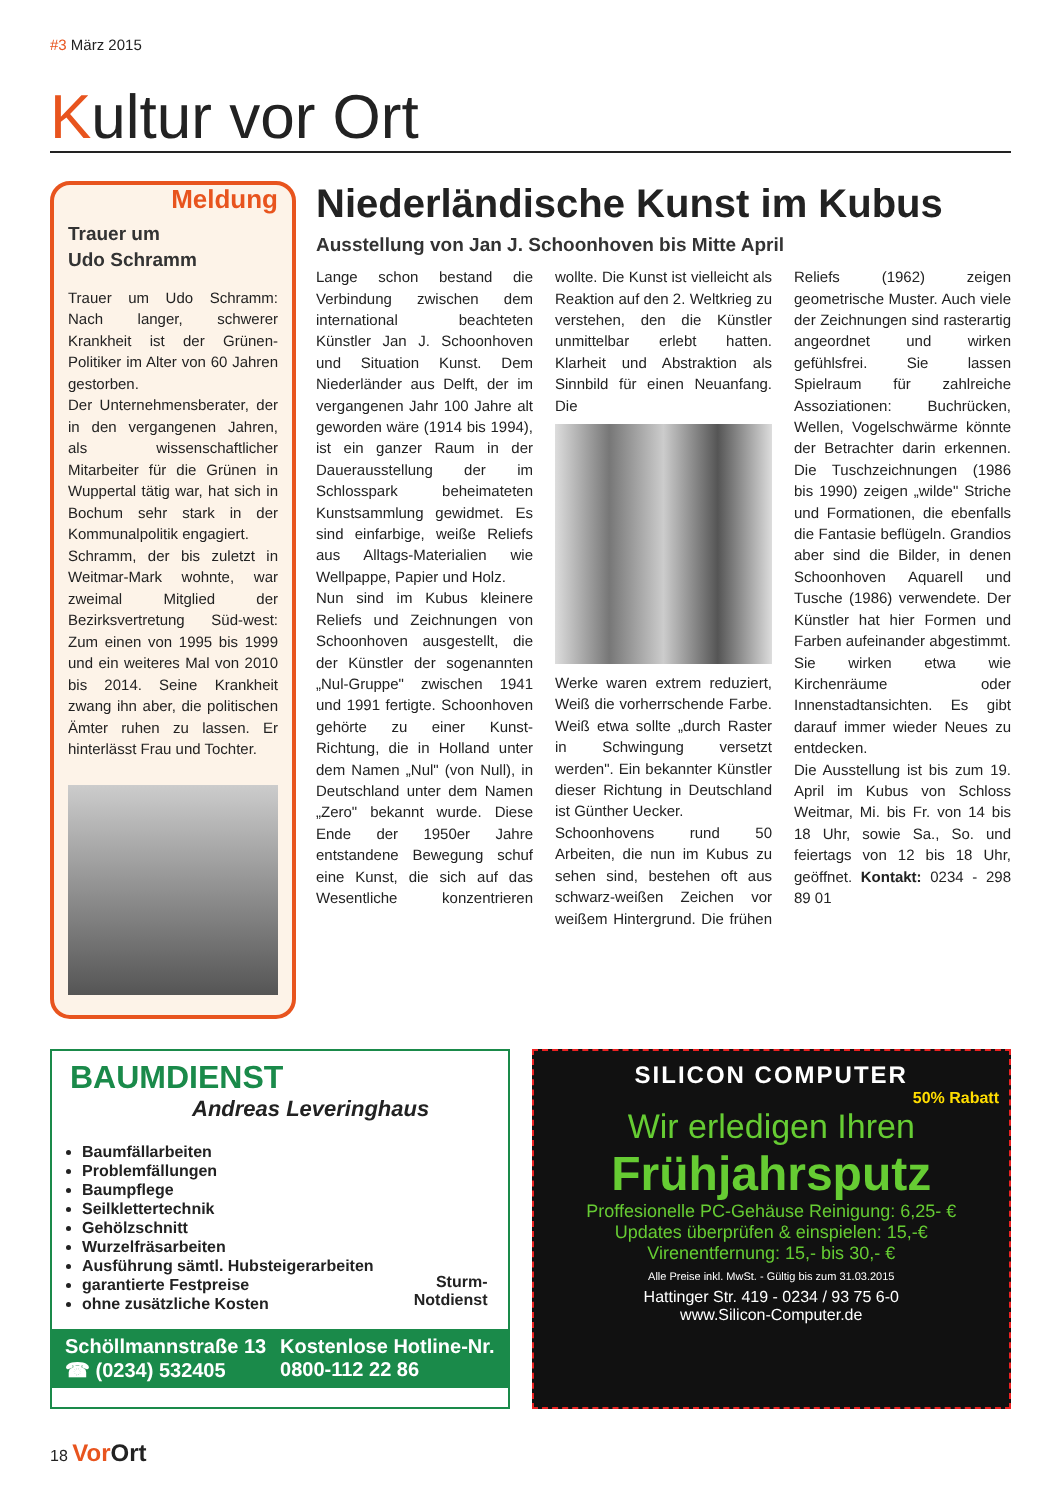#3 März 2015
Kultur vor Ort
Meldung
Trauer um
Udo Schramm
Trauer um Udo Schramm: Nach langer, schwerer Krankheit ist der Grünen-Politiker im Alter von 60 Jahren gestorben.
Der Unternehmensberater, der in den vergangenen Jahren, als wissenschaftlicher Mitarbeiter für die Grünen in Wuppertal tätig war, hat sich in Bochum sehr stark in der Kommunalpolitik engagiert.
Schramm, der bis zuletzt in Weitmar-Mark wohnte, war zweimal Mitglied der Bezirksvertretung Süd-west: Zum einen von 1995 bis 1999 und ein weiteres Mal von 2010 bis 2014. Seine Krankheit zwang ihn aber, die politischen Ämter ruhen zu lassen. Er hinterlässt Frau und Tochter.
Niederländische Kunst im Kubus
Ausstellung von Jan J. Schoonhoven bis Mitte April
Lange schon bestand die Verbindung zwischen dem international beachteten Künstler Jan J. Schoonhoven und Situation Kunst. Dem Niederländer aus Delft, der im vergangenen Jahr 100 Jahre alt geworden wäre (1914 bis 1994), ist ein ganzer Raum in der Dauerausstellung der im Schlosspark beheimateten Kunstsammlung gewidmet. Es sind einfarbige, weiße Reliefs aus Alltags-Materialien wie Wellpappe, Papier und Holz.
Nun sind im Kubus kleinere Reliefs und Zeichnungen von Schoonhoven ausgestellt, die der Künstler der sogenannten „Nul-Gruppe" zwischen 1941 und 1991 fertigte. Schoonhoven gehörte zu einer Kunst-Richtung, die in Holland unter dem Namen „Nul" (von Null), in Deutschland unter dem Namen „Zero" bekannt wurde. Diese Ende der 1950er Jahre entstandene Bewegung schuf eine Kunst, die sich auf das Wesentliche konzentrieren wollte. Die Kunst ist vielleicht als Reaktion auf den 2. Weltkrieg zu verstehen, den die Künstler unmittelbar erlebt hatten. Klarheit und Abstraktion als Sinnbild für einen Neuanfang. Die
Werke waren extrem reduziert, Weiß die vorherrschende Farbe. Weiß etwa sollte „durch Raster in Schwingung versetzt werden". Ein bekannter Künstler dieser Richtung in Deutschland ist Günther Uecker.
Schoonhovens rund 50 Arbeiten, die nun im Kubus zu sehen sind, bestehen oft aus schwarz-weißen Zeichen vor weißem Hintergrund. Die frühen Reliefs (1962) zeigen geometrische Muster. Auch viele der Zeichnungen sind rasterartig angeordnet und wirken gefühlsfrei. Sie lassen Spielraum für zahlreiche Assoziationen: Buchrücken, Wellen, Vogelschwärme könnte der Betrachter darin erkennen. Die Tuschzeichnungen (1986 bis 1990) zeigen „wilde" Striche und Formationen, die ebenfalls die Fantasie beflügeln. Grandios aber sind die Bilder, in denen Schoonhoven Aquarell und Tusche (1986) verwendete. Der Künstler hat hier Formen und Farben aufeinander abgestimmt. Sie wirken etwa wie Kirchenräume oder Innenstadtansichten. Es gibt darauf immer wieder Neues zu entdecken.
Die Ausstellung ist bis zum 19. April im Kubus von Schloss Weitmar, Mi. bis Fr. von 14 bis 18 Uhr, sowie Sa., So. und feiertags von 12 bis 18 Uhr, geöffnet. Kontakt: 0234 - 298 89 01
BAUMDIENST
Andreas Leveringhaus
Baumfällarbeiten
Problemfällungen
Baumpflege
Seilklettertechnik
Gehölzschnitt
Wurzelfräsarbeiten
Ausführung sämtl. Hubsteigerarbeiten
garantierte Festpreise
ohne zusätzliche Kosten
Sturm-
Notdienst
Schöllmannstraße 13
☎ (0234) 532405
Kostenlose Hotline-Nr.
0800-112 22 86
SILICON COMPUTER
50% Rabatt
Wir erledigen Ihren
Frühjahrsputz
Proffesionelle PC-Gehäuse Reinigung: 6,25- €
Updates überprüfen & einspielen: 15,-€
Virenentfernung: 15,- bis 30,- €
Alle Preise inkl. MwSt. - Gültig bis zum 31.03.2015
Hattinger Str. 419 - 0234 / 93 75 6-0
www.Silicon-Computer.de
18 Vor Ort